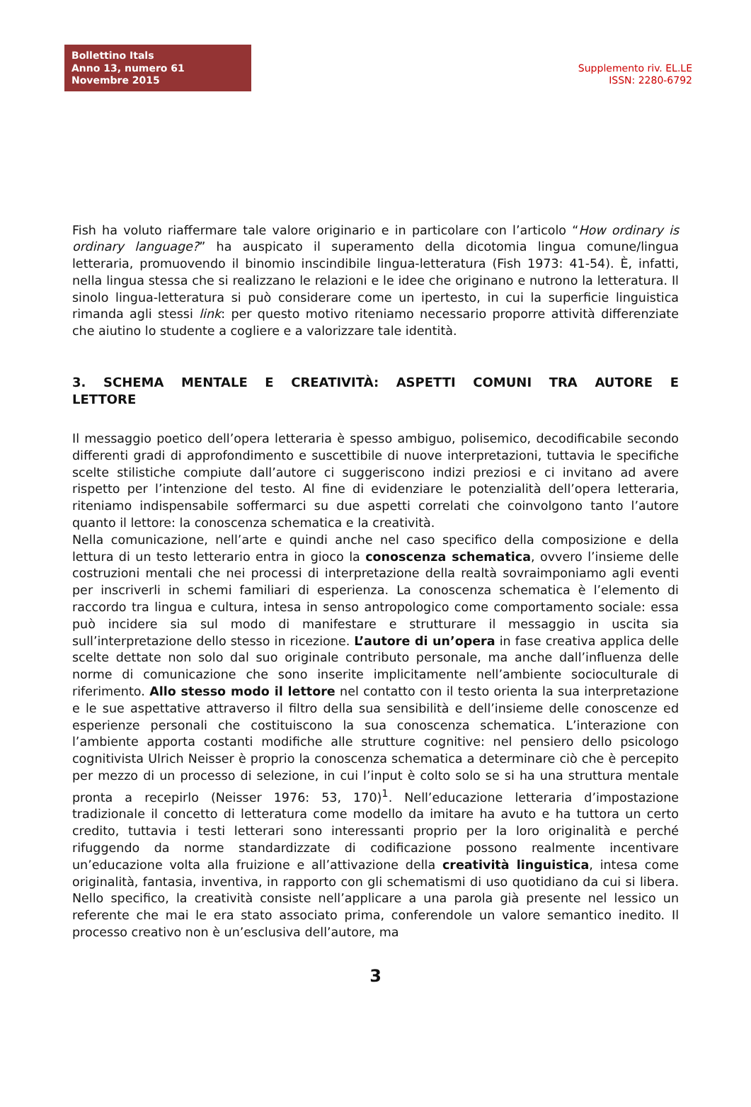Bollettino Itals
Anno 13, numero 61
Novembre 2015
Supplemento riv. EL.LE
ISSN: 2280-6792
Fish ha voluto riaffermare tale valore originario e in particolare con l’articolo “How ordinary is ordinary language?” ha auspicato il superamento della dicotomia lingua comune/lingua letteraria, promuovendo il binomio inscindibile lingua-letteratura (Fish 1973: 41-54). È, infatti, nella lingua stessa che si realizzano le relazioni e le idee che originano e nutrono la letteratura. Il sinolo lingua-letteratura si può considerare come un ipertesto, in cui la superficie linguistica rimanda agli stessi link: per questo motivo riteniamo necessario proporre attività differenziate che aiutino lo studente a cogliere e a valorizzare tale identità.
3. SCHEMA MENTALE E CREATIVITÀ: ASPETTI COMUNI TRA AUTORE E LETTORE
Il messaggio poetico dell’opera letteraria è spesso ambiguo, polisemico, decodificabile secondo differenti gradi di approfondimento e suscettibile di nuove interpretazioni, tuttavia le specifiche scelte stilistiche compiute dall’autore ci suggeriscono indizi preziosi e ci invitano ad avere rispetto per l’intenzione del testo. Al fine di evidenziare le potenzialità dell’opera letteraria, riteniamo indispensabile soffermarci su due aspetti correlati che coinvolgono tanto l’autore quanto il lettore: la conoscenza schematica e la creatività.
Nella comunicazione, nell’arte e quindi anche nel caso specifico della composizione e della lettura di un testo letterario entra in gioco la conoscenza schematica, ovvero l’insieme delle costruzioni mentali che nei processi di interpretazione della realtà sovraimponiamo agli eventi per inscriverli in schemi familiari di esperienza. La conoscenza schematica è l’elemento di raccordo tra lingua e cultura, intesa in senso antropologico come comportamento sociale: essa può incidere sia sul modo di manifestare e strutturare il messaggio in uscita sia sull’interpretazione dello stesso in ricezione. L’autore di un’opera in fase creativa applica delle scelte dettate non solo dal suo originale contributo personale, ma anche dall’influenza delle norme di comunicazione che sono inserite implicitamente nell’ambiente socioculturale di riferimento. Allo stesso modo il lettore nel contatto con il testo orienta la sua interpretazione e le sue aspettative attraverso il filtro della sua sensibilità e dell’insieme delle conoscenze ed esperienze personali che costituiscono la sua conoscenza schematica. L’interazione con l’ambiente apporta costanti modifiche alle strutture cognitive: nel pensiero dello psicologo cognitivista Ulrich Neisser è proprio la conoscenza schematica a determinare ciò che è percepito per mezzo di un processo di selezione, in cui l’input è colto solo se si ha una struttura mentale pronta a recepirlo (Neisser 1976: 53, 170)<sup>1</sup>. Nell’educazione letteraria d’impostazione tradizionale il concetto di letteratura come modello da imitare ha avuto e ha tuttora un certo credito, tuttavia i testi letterari sono interessanti proprio per la loro originalità e perché rifuggendo da norme standardizzate di codificazione possono realmente incentivare un’educazione volta alla fruizione e all’attivazione della creatività linguistica, intesa come originalità, fantasia, inventiva, in rapporto con gli schematismi di uso quotidiano da cui si libera. Nello specifico, la creatività consiste nell’applicare a una parola già presente nel lessico un referente che mai le era stato associato prima, conferendole un valore semantico inedito. Il processo creativo non è un’esclusiva dell’autore, ma
3